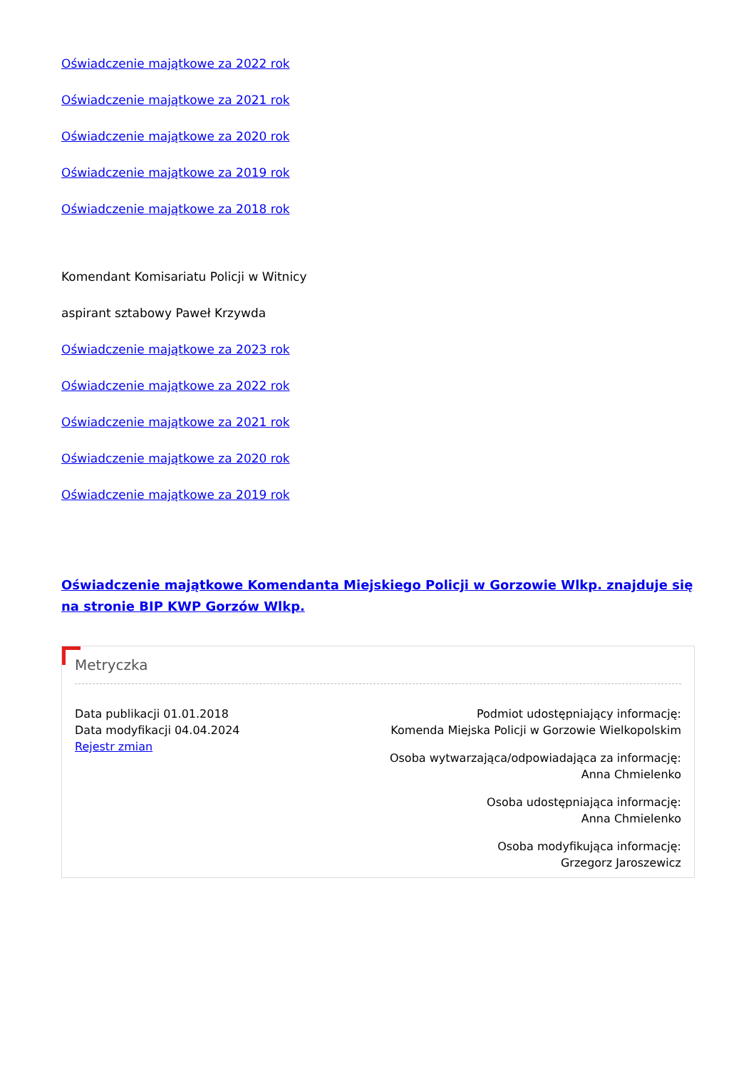Oświadczenie majątkowe za 2022 rok
Oświadczenie majątkowe za 2021 rok
Oświadczenie majątkowe za 2020 rok
Oświadczenie majątkowe za 2019 rok
Oświadczenie majątkowe za 2018 rok
Komendant Komisariatu Policji w Witnicy
aspirant sztabowy Paweł Krzywda
Oświadczenie majątkowe za 2023 rok
Oświadczenie majątkowe za 2022 rok
Oświadczenie majątkowe za 2021 rok
Oświadczenie majątkowe za 2020 rok
Oświadczenie majątkowe za 2019 rok
Oświadczenie majątkowe Komendanta Miejskiego Policji w Gorzowie Wlkp. znajduje się na stronie BIP KWP Gorzów Wlkp.
Metryczka
Data publikacji 01.01.2018
Data modyfikacji 04.04.2024
Rejestr zmian
Podmiot udostępniający informację:
Komenda Miejska Policji w Gorzowie Wielkopolskim
Osoba wytwarzająca/odpowiadająca za informację:
Anna Chmielenko
Osoba udostępniająca informację:
Anna Chmielenko
Osoba modyfikująca informację:
Grzegorz Jaroszewicz